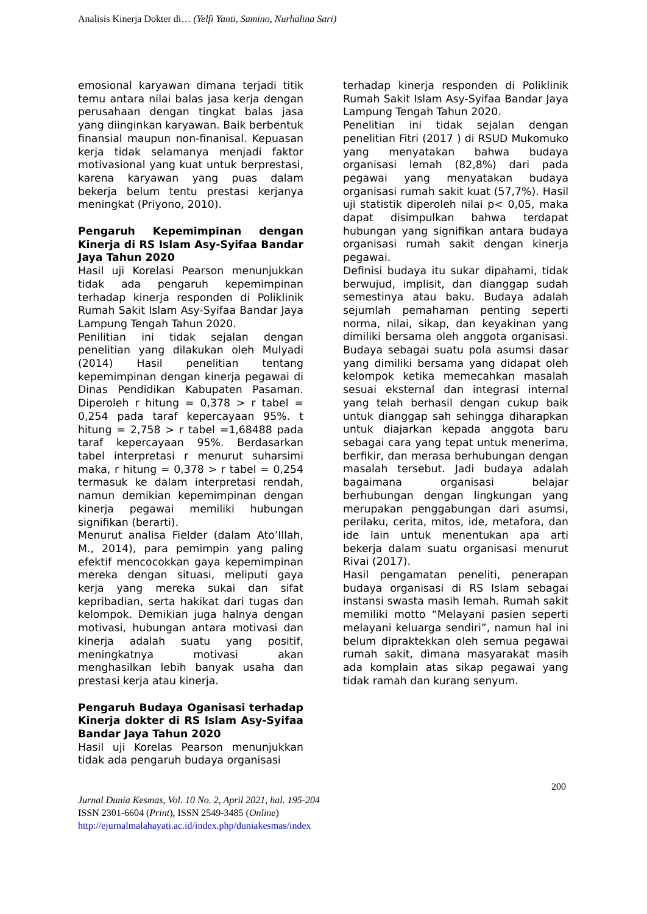Analisis Kinerja Dokter di… (Yelfi Yanti, Samino, Nurhalina Sari)
emosional karyawan dimana terjadi titik temu antara nilai balas jasa kerja dengan perusahaan dengan tingkat balas jasa yang diinginkan karyawan. Baik berbentuk finansial maupun non-finanisal. Kepuasan kerja tidak selamanya menjadi faktor motivasional yang kuat untuk berprestasi, karena karyawan yang puas dalam bekerja belum tentu prestasi kerjanya meningkat (Priyono, 2010).
Pengaruh Kepemimpinan dengan Kinerja di RS Islam Asy-Syifaa Bandar Jaya Tahun 2020
Hasil uji Korelasi Pearson menunjukkan tidak ada pengaruh kepemimpinan terhadap kinerja responden di Poliklinik Rumah Sakit Islam Asy-Syifaa Bandar Jaya Lampung Tengah Tahun 2020.
Penilitian ini tidak sejalan dengan penelitian yang dilakukan oleh Mulyadi (2014) Hasil penelitian tentang kepemimpinan dengan kinerja pegawai di Dinas Pendidikan Kabupaten Pasaman. Diperoleh r hitung = 0,378 > r tabel = 0,254 pada taraf kepercayaan 95%. t hitung = 2,758 > r tabel =1,68488 pada taraf kepercayaan 95%. Berdasarkan tabel interpretasi r menurut suharsimi maka, r hitung = 0,378 > r tabel = 0,254 termasuk ke dalam interpretasi rendah, namun demikian kepemimpinan dengan kinerja pegawai memiliki hubungan signifikan (berarti).
Menurut analisa Fielder (dalam Ato’Illah, M., 2014), para pemimpin yang paling efektif mencocokkan gaya kepemimpinan mereka dengan situasi, meliputi gaya kerja yang mereka sukai dan sifat kepribadian, serta hakikat dari tugas dan kelompok. Demikian juga halnya dengan motivasi, hubungan antara motivasi dan kinerja adalah suatu yang positif, meningkatnya motivasi akan menghasilkan lebih banyak usaha dan prestasi kerja atau kinerja.
Pengaruh Budaya Oganisasi terhadap Kinerja dokter di RS Islam Asy-Syifaa Bandar Jaya Tahun 2020
Hasil uji Korelas Pearson menunjukkan tidak ada pengaruh budaya organisasi
terhadap kinerja responden di Poliklinik Rumah Sakit Islam Asy-Syifaa Bandar Jaya Lampung Tengah Tahun 2020.
Penelitian ini tidak sejalan dengan penelitian Fitri (2017 ) di RSUD Mukomuko yang menyatakan bahwa budaya organisasi lemah (82,8%) dari pada pegawai yang menyatakan budaya organisasi rumah sakit kuat (57,7%). Hasil uji statistik diperoleh nilai p< 0,05, maka dapat disimpulkan bahwa terdapat hubungan yang signifikan antara budaya organisasi rumah sakit dengan kinerja pegawai.
Definisi budaya itu sukar dipahami, tidak berwujud, implisit, dan dianggap sudah semestinya atau baku. Budaya adalah sejumlah pemahaman penting seperti norma, nilai, sikap, dan keyakinan yang dimiliki bersama oleh anggota organisasi. Budaya sebagai suatu pola asumsi dasar yang dimiliki bersama yang didapat oleh kelompok ketika memecahkan masalah sesuai eksternal dan integrasi internal yang telah berhasil dengan cukup baik untuk dianggap sah sehingga diharapkan untuk diajarkan kepada anggota baru sebagai cara yang tepat untuk menerima, berfikir, dan merasa berhubungan dengan masalah tersebut. Jadi budaya adalah bagaimana organisasi belajar berhubungan dengan lingkungan yang merupakan penggabungan dari asumsi, perilaku, cerita, mitos, ide, metafora, dan ide lain untuk menentukan apa arti bekerja dalam suatu organisasi menurut Rivai (2017).
Hasil pengamatan peneliti, penerapan budaya organisasi di RS Islam sebagai instansi swasta masih lemah. Rumah sakit memiliki motto “Melayani pasien seperti melayani keluarga sendiri”, namun hal ini belum dipraktekkan oleh semua pegawai rumah sakit, dimana masyarakat masih ada komplain atas sikap pegawai yang tidak ramah dan kurang senyum.
200
Jurnal Dunia Kesmas, Vol. 10 No. 2, April 2021, hal. 195-204
ISSN 2301-6604 (Print), ISSN 2549-3485 (Online)
http://ejurnalmalahayati.ac.id/index.php/duniakesmas/index